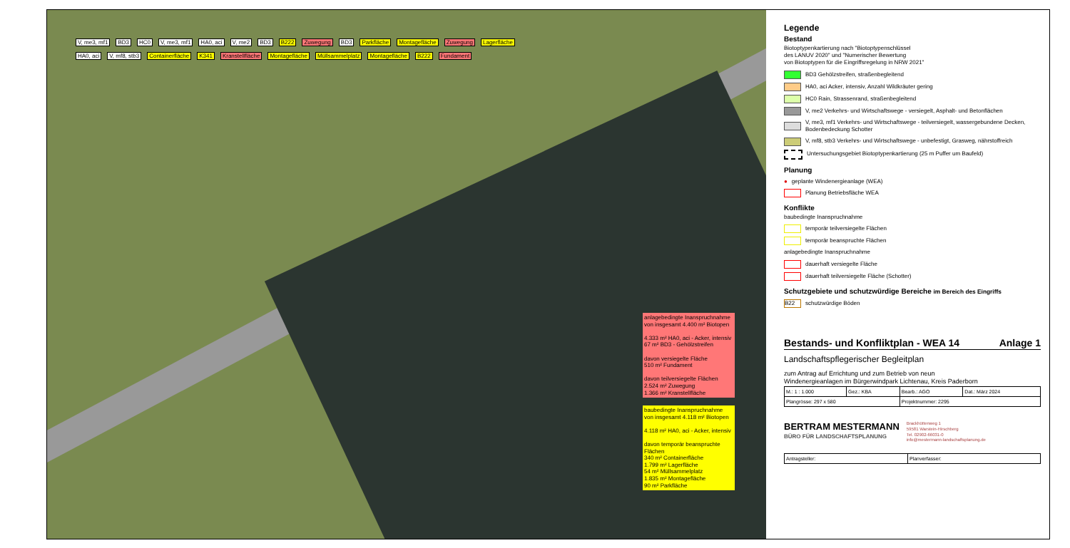V, me3, mf1 BD3 HC0 V, me3, mf1 HA0, aci V, me2 BD3 B222 Zuwegung BD3 Parkfläche Montagefläche Zuwegung Lagerfläche HA0, aci V, mf8, stb3 Containerfläche K341 Kranstellfläche Montagefläche Müllsammelplatz Montagefläche B222 Fundament
anlagebedingte Inanspruchnahme
von insgesamt 4.400 m² Biotopen
4.333 m² HA0, aci - Acker, intensiv
67 m² BD3 - Gehölzstreifen
davon versiegelte Fläche
510 m² Fundament
davon teilversiegelte Flächen
2.524 m² Zuwegung
1.366 m² Kranstellfläche
baubedingte Inanspruchnahme
von insgesamt 4.118 m² Biotopen
4.118 m² HA0, aci - Acker, intensiv
davon temporär beanspruchte Flächen
340 m² Containerfläche
1.799 m² Lagerfläche
54 m² Müllsammelplatz
1.835 m² Montagefläche
90 m² Parkfläche
Legende
Bestand
Biotoptypenkartierung nach "Biotoptypenschlüssel
des LANUV 2020" und "Numerischer Bewertung
von Biotoptypen für die Eingriffsregelung in NRW 2021"
BD3 Gehölzstreifen, straßenbegleitend
HA0, aci Acker, intensiv, Anzahl Wildkräuter gering
HC0 Rain, Strassenrand, straßenbegleitend
V, me2 Verkehrs- und Wirtschaftswege - versiegelt, Asphalt- und Betonflächen
V, me3, mf1 Verkehrs- und Wirtschaftswege - teilversiegelt, wassergebundene Decken, Bodenbedeckung Schotter
V, mf8, stb3 Verkehrs- und Wirtschaftswege - unbefestigt, Grasweg, nährstoffreich
Untersuchungsgebiet Biotoptypenkartierung (25 m Puffer um Baufeld)
Planung
● geplante Windenergieanlage (WEA)
Planung Betriebsfläche WEA
Konflikte
baubedingte Inanspruchnahme
temporär teilversiegelte Flächen
temporär beanspruchte Flächen
anlagebedingte Inanspruchnahme
dauerhaft versiegelte Fläche
dauerhaft teilversiegelte Fläche (Schotter)
Schutzgebiete und schutzwürdige Bereiche im Bereich des Eingriffs
B22 schutzwürdige Böden
Bestands- und Konfliktplan - WEA 14 Anlage 1
Landschaftspflegerischer Begleitplan
zum Antrag auf Errichtung und zum Betrieb von neun
Windenergieanlagen im Bürgerwindpark Lichtenau, Kreis Paderborn
| M.: 1 : 1.000 | Gez.: KBA | Bearb.: AGO | Dat.: März 2024 |
| Plangrösse: 297 x 580 | | Projektnummer: 2295 | |
BERTRAM MESTERMANN
BÜRO FÜR LANDSCHAFTSPLANUNG
Brackhüttenweg 1
59581 Warstein-Hirschberg
Tel. 02902-66031-0
info@mestermann-landschaftsplanung.de
| Antragsteller: | Planverfasser: |